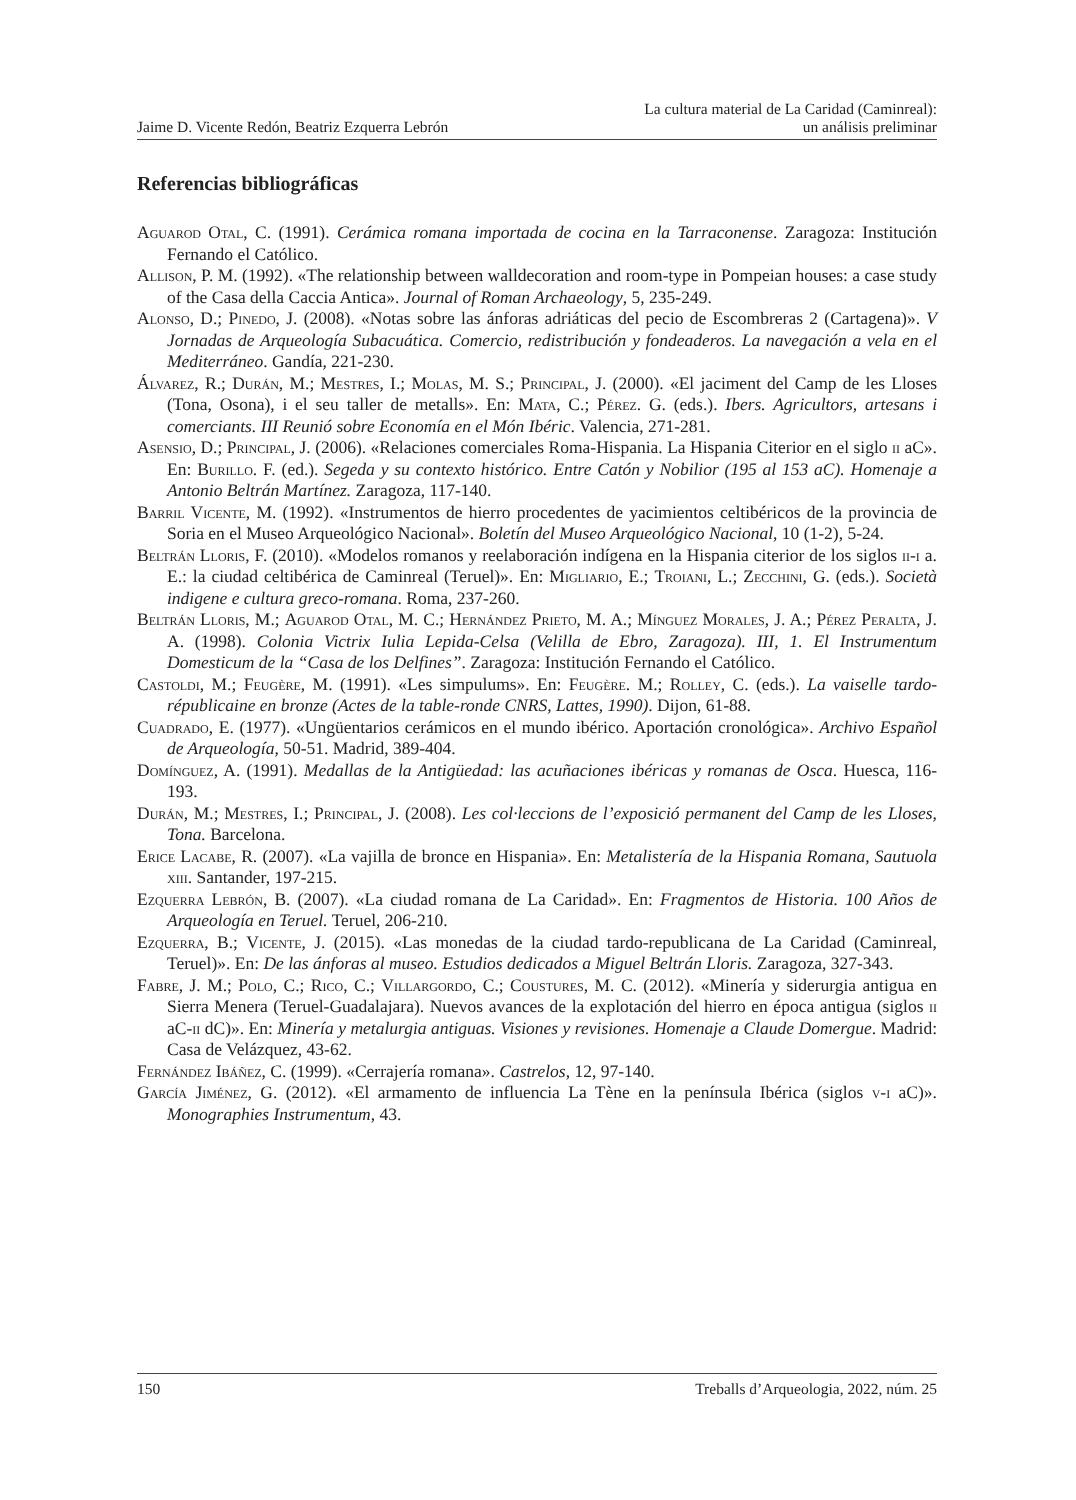Jaime D. Vicente Redón, Beatriz Ezquerra Lebrón La cultura material de La Caridad (Caminreal):
un análisis preliminar
Referencias bibliográficas
Aguarod Otal, C. (1991). Cerámica romana importada de cocina en la Tarraconense. Zaragoza: Institución Fernando el Católico.
Allison, P. M. (1992). «The relationship between walldecoration and room-type in Pompeian houses: a case study of the Casa della Caccia Antica». Journal of Roman Archaeology, 5, 235-249.
Alonso, D.; Pinedo, J. (2008). «Notas sobre las ánforas adriáticas del pecio de Escombreras 2 (Cartagena)». V Jornadas de Arqueología Subacuática. Comercio, redistribución y fondeaderos. La navegación a vela en el Mediterráneo. Gandía, 221-230.
Álvarez, R.; Durán, M.; Mestres, I.; Molas, M. S.; Principal, J. (2000). «El jaciment del Camp de les Lloses (Tona, Osona), i el seu taller de metalls». En: Mata, C.; Pérez. G. (eds.). Ibers. Agricultors, artesans i comerciants. III Reunió sobre Economía en el Món Ibéric. Valencia, 271-281.
Asensio, D.; Principal, J. (2006). «Relaciones comerciales Roma-Hispania. La Hispania Citerior en el siglo ii aC». En: Burillo. F. (ed.). Segeda y su contexto histórico. Entre Catón y Nobilior (195 al 153 aC). Homenaje a Antonio Beltrán Martínez. Zaragoza, 117-140.
Barril Vicente, M. (1992). «Instrumentos de hierro procedentes de yacimientos celtibéricos de la provincia de Soria en el Museo Arqueológico Nacional». Boletín del Museo Arqueológico Nacional, 10 (1-2), 5-24.
Beltrán Lloris, F. (2010). «Modelos romanos y reelaboración indígena en la Hispania citerior de los siglos ii-i a. E.: la ciudad celtibérica de Caminreal (Teruel)». En: Migliario, E.; Troiani, L.; Zecchini, G. (eds.). Società indigene e cultura greco-romana. Roma, 237-260.
Beltrán Lloris, M.; Aguarod Otal, M. C.; Hernández Prieto, M. A.; Mínguez Morales, J. A.; Pérez Peralta, J. A. (1998). Colonia Victrix Iulia Lepida-Celsa (Velilla de Ebro, Zaragoza). III, 1. El Instrumentum Domesticum de la “Casa de los Delfines”. Zaragoza: Institución Fernando el Católico.
Castoldi, M.; Feugère, M. (1991). «Les simpulums». En: Feugère. M.; Rolley, C. (eds.). La vaiselle tardo-républicaine en bronze (Actes de la table-ronde CNRS, Lattes, 1990). Dijon, 61-88.
Cuadrado, E. (1977). «Ungüentarios cerámicos en el mundo ibérico. Aportación cronológica». Archivo Español de Arqueología, 50-51. Madrid, 389-404.
Domínguez, A. (1991). Medallas de la Antigüedad: las acuñaciones ibéricas y romanas de Osca. Huesca, 116-193.
Durán, M.; Mestres, I.; Principal, J. (2008). Les col·leccions de l’exposició permanent del Camp de les Lloses, Tona. Barcelona.
Erice Lacabe, R. (2007). «La vajilla de bronce en Hispania». En: Metalistería de la Hispania Romana, Sautuola xiii. Santander, 197-215.
Ezquerra Lebrón, B. (2007). «La ciudad romana de La Caridad». En: Fragmentos de Historia. 100 Años de Arqueología en Teruel. Teruel, 206-210.
Ezquerra, B.; Vicente, J. (2015). «Las monedas de la ciudad tardo-republicana de La Caridad (Caminreal, Teruel)». En: De las ánforas al museo. Estudios dedicados a Miguel Beltrán Lloris. Zaragoza, 327-343.
Fabre, J. M.; Polo, C.; Rico, C.; Villargordo, C.; Coustures, M. C. (2012). «Minería y siderurgia antigua en Sierra Menera (Teruel-Guadalajara). Nuevos avances de la explotación del hierro en época antigua (siglos ii aC-ii dC)». En: Minería y metalurgia antiguas. Visiones y revisiones. Homenaje a Claude Domergue. Madrid: Casa de Velázquez, 43-62.
Fernández Ibáñez, C. (1999). «Cerrajería romana». Castrelos, 12, 97-140.
García Jiménez, G. (2012). «El armamento de influencia La Tène en la península Ibérica (siglos v-i aC)». Monographies Instrumentum, 43.
150 Treballs d’Arqueologia, 2022, núm. 25